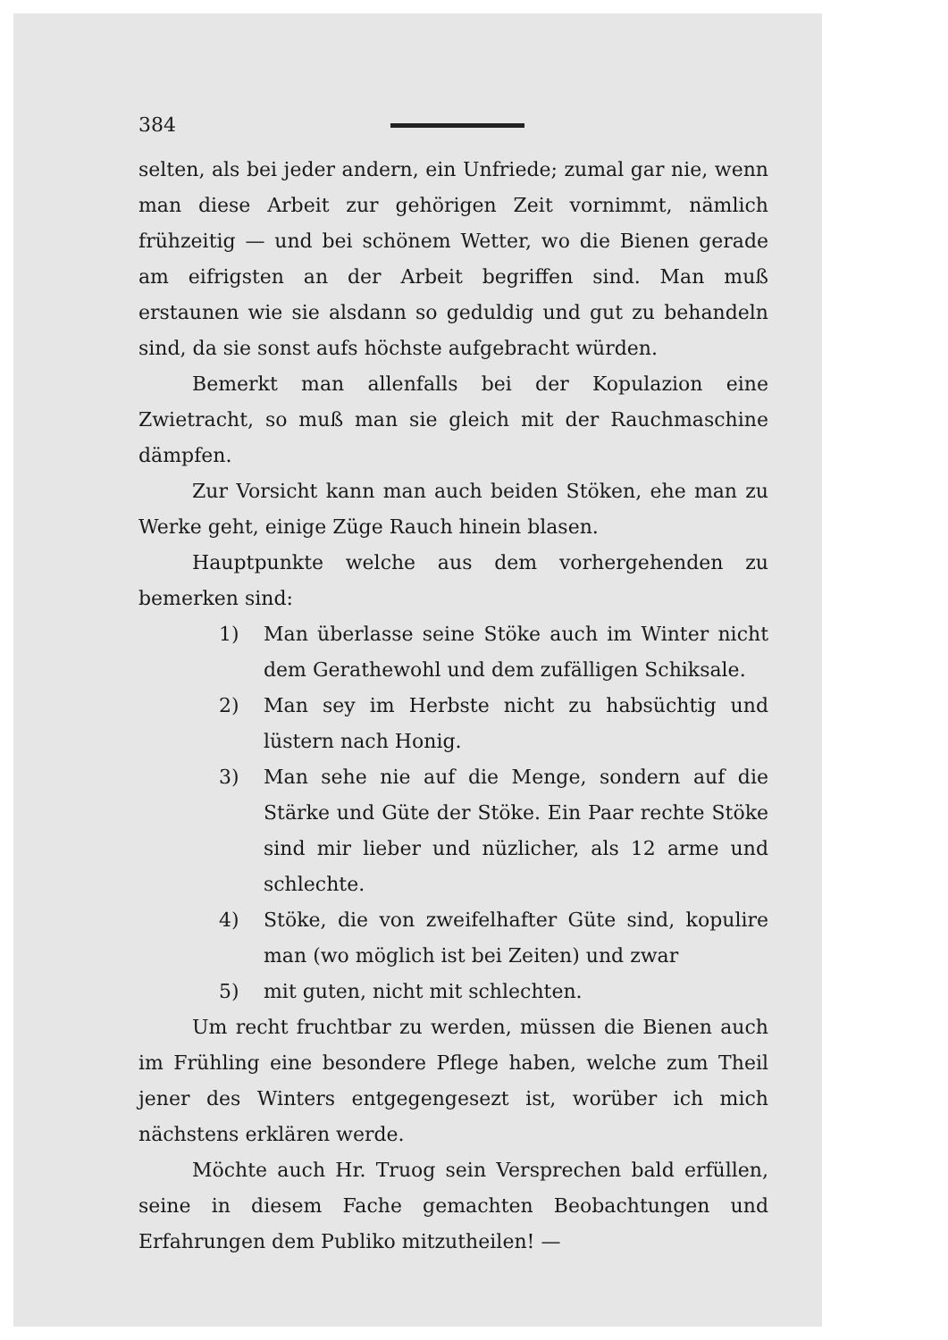384
selten, als bei jeder andern, ein Unfriede; zumal gar nie, wenn man diese Arbeit zur gehörigen Zeit vornimmt, nämlich frühzeitig — und bei schönem Wetter, wo die Bienen gerade am eifrigsten an der Arbeit begriffen sind. Man muß erstaunen wie sie alsdann so geduldig und gut zu behandeln sind, da sie sonst aufs höchste aufgebracht würden.
Bemerkt man allenfalls bei der Kopulazion eine Zwietracht, so muß man sie gleich mit der Rauchmaschine dämpfen.
Zur Vorsicht kann man auch beiden Stöken, ehe man zu Werke geht, einige Züge Rauch hinein blasen.
Hauptpunkte welche aus dem vorhergehenden zu bemerken sind:
1) Man überlasse seine Stöke auch im Winter nicht dem Gerathewohl und dem zufälligen Schiksale.
2) Man sey im Herbste nicht zu habsüchtig und lüstern nach Honig.
3) Man sehe nie auf die Menge, sondern auf die Stärke und Güte der Stöke. Ein Paar rechte Stöke sind mir lieber und nüzlicher, als 12 arme und schlechte.
4) Stöke, die von zweifelhafter Güte sind, kopulire man (wo möglich ist bei Zeiten) und zwar
5) mit guten, nicht mit schlechten.
Um recht fruchtbar zu werden, müssen die Bienen auch im Frühling eine besondere Pflege haben, welche zum Theil jener des Winters entgegengesezt ist, worüber ich mich nächstens erklären werde.
Möchte auch Hr. Truog sein Versprechen bald erfüllen, seine in diesem Fache gemachten Beobachtungen und Erfahrungen dem Publiko mitzutheilen! —